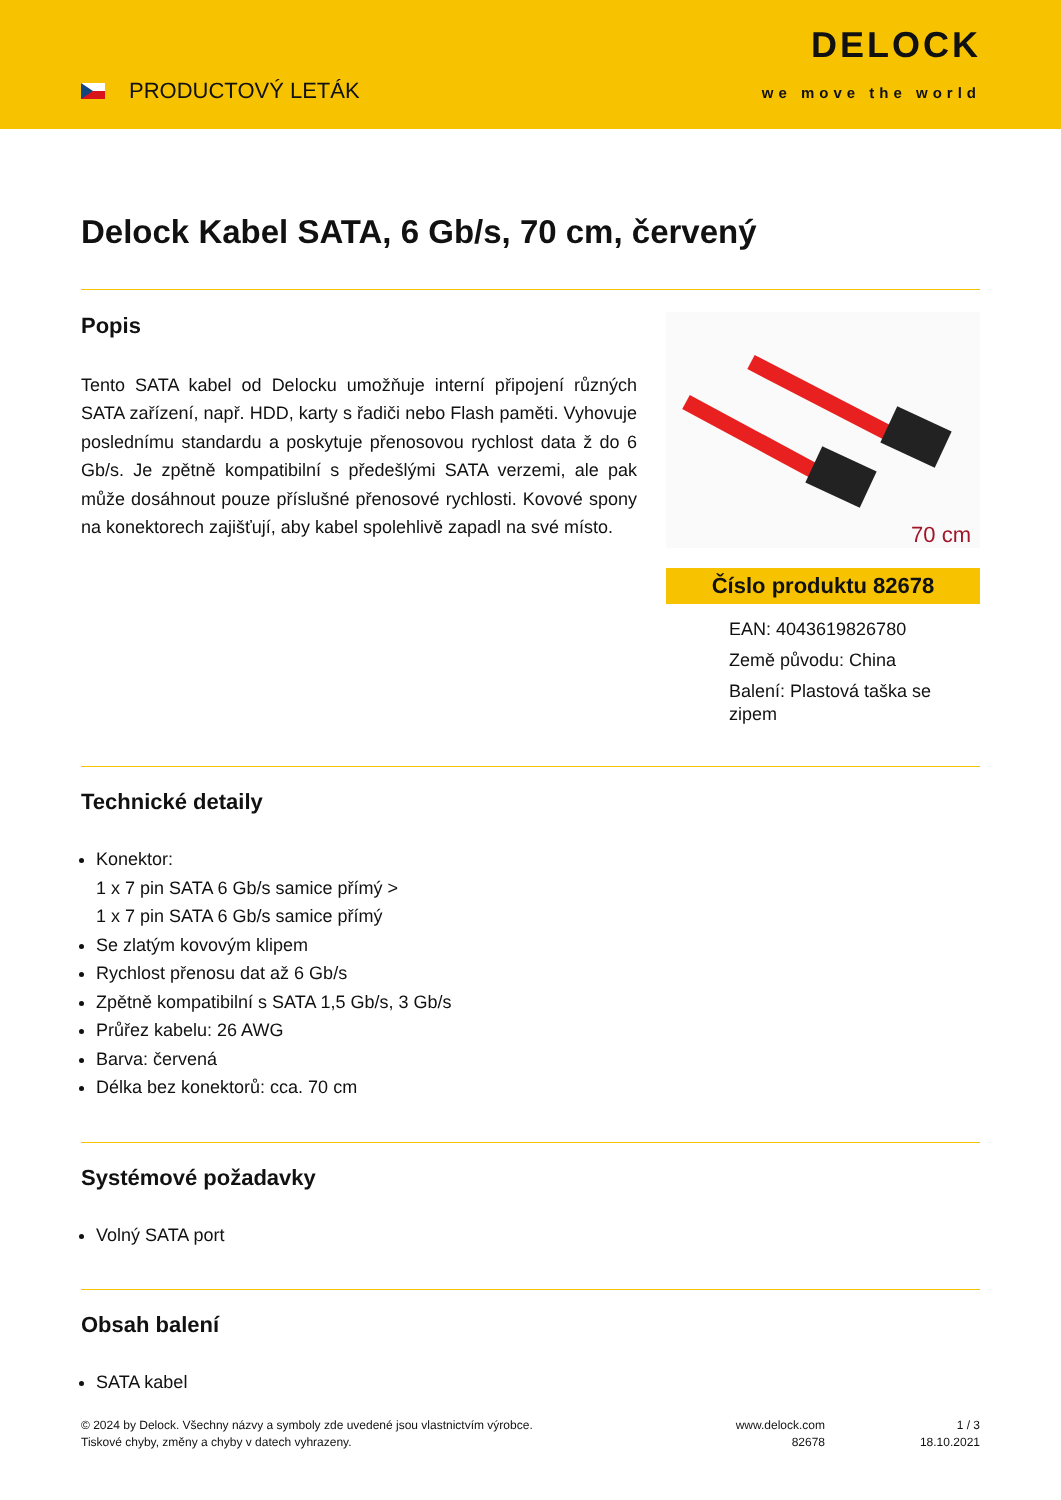PRODUCTOVÝ LETÁK
DELOCK
we move the world
Delock Kabel SATA, 6 Gb/s, 70 cm, červený
Popis
Tento SATA kabel od Delocku umožňuje interní připojení různých SATA zařízení, např. HDD, karty s řadiči nebo Flash paměti. Vyhovuje poslednímu standardu a poskytuje přenosovou rychlost data ž do 6 Gb/s. Je zpětně kompatibilní s předešlými SATA verzemi, ale pak může dosáhnout pouze příslušné přenosové rychlosti. Kovové spony na konektorech zajišťují, aby kabel spolehlivě zapadl na své místo.
70 cm
Číslo produktu 82678
EAN: 4043619826780
Země původu: China
Balení: Plastová taška se zipem
Technické detaily
Konektor:
1 x 7 pin SATA 6 Gb/s samice přímý >
1 x 7 pin SATA 6 Gb/s samice přímý
Se zlatým kovovým klipem
Rychlost přenosu dat až 6 Gb/s
Zpětně kompatibilní s SATA 1,5 Gb/s, 3 Gb/s
Průřez kabelu: 26 AWG
Barva: červená
Délka bez konektorů: cca. 70 cm
Systémové požadavky
Volný SATA port
Obsah balení
SATA kabel
© 2024 by Delock. Všechny názvy a symboly zde uvedené jsou vlastnictvím výrobce.
Tiskové chyby, změny a chyby v datech vyhrazeny.
www.delock.com
82678
1 / 3
18.10.2021